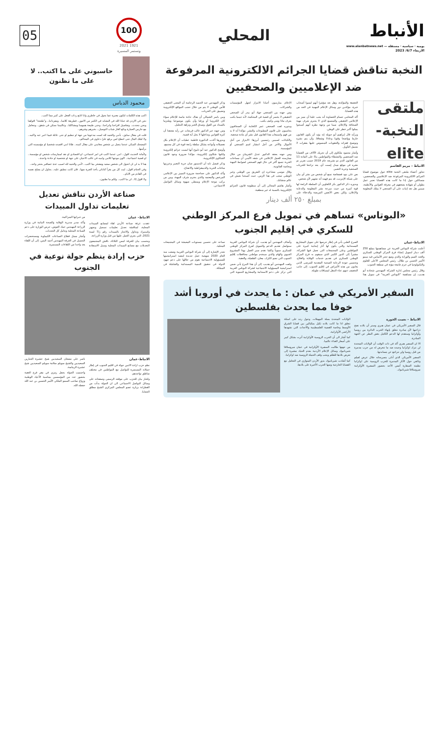الأنباط
يومية · سياسية · مستقلة — www.alanbatnews.net
الاربعاء 6/7/ 2023
المحلي
100
1921 2021
وتستمر المسيرة
05
النخبة تناقش قضايا الجرائم الالكترونية المرفوعة
ضد الإعلاميين والصحفيين
ملتقى النخبة-elite
الانباط – مريم القاسم
تحاور أعضاء ملتقى النخبة elite حول موضوع قضايا الجرائم الالكترونية المرفوعة ضد الإعلاميين والصحفيين، متسائلين حول إذا ما كانت هذه القضايا تعتبر عمل بطولي أو شهادة بضعفهم في معرفة القوانين والأنظمة، مبينين هل تعد إثبات على أن الصحفي لا يملك المعلومة الحقيقة والمؤكدة، وهل تعد مؤشرا أنهم ليسوا أصحاب خبرة، مؤكدين دور وسائل الإعلام المهنية في الحد من هذه القضايا.
أكد المحامي حسام الخصاونة أنه يجب علينا أن نميز بين الإعلامي الحقيقي والمتصنع الذي لا يحترم شرف مهنة الصحافة والإعلام، مبينا من وجهة نظره أنهم أصبحوا يمثلوا أكبر خطر على الوطن.
وبرأيه قال إبراهيم أبو حويله إنه يؤيد أن يكون القانون حازما وواضحا وقويا وعادلا وشفافا، وأن يتم نشره وتوضيح فقراته والعقوبات المنصوص عليها بفقرات لا تحتمل التأويل.
وأشار محمود ملكاوي إلى أن تحريك الآلاف من القضايا ضد الصحفيين والنشطاء والمواطنين بناءً على المادة 11 من القانون الذي تم تشريعه عام 2019 حسب تقرير تم نشره في موقع ميدل إيست آي، يعد تراجعا للحريات الصحفية وحرية التعبير.
نص على بنود فضفاضة تمنع أي شخص من نشر أي بيان على شبكة الإنترنت، قد يتم فهمه أنه تشهير لأي شخص.
وبدوره ذكر الدكتور بكر الكفاوين أن السلطة الرابعة لها قوة كبيرة من حيث سرعة نشر المعلومة والدعاية والإعلان، ولكن بعض الأنفس المريضة والدخلاء على الإعلام يمارسون أحيانا الابتزاز لجهل المؤسسات والشركات.
ومن جهته بين الصحفي جهاد أبو بيدر أن الصحفي الحقيقي لا يخسر أي قضية في المحكمة، لأنه حينما يكتب يعرف ماذا ومتى وكيف يكتب.
وبدوره لفت الصحفي عمر الكعابنة أن الصحافيون يحاسبون على قانون المطبوعات والنشر، مؤكدا أنه لا بد من فهم واستيعاب هذا القانون قبل نشر أي مادة صحفية.
والكيانات لسببين رئيسيين أبرزها: الابتزاز من أجل الأموال والآخر من أجل انتشار اسم الصحفي أو المؤسسة.
ومن جهته يعتقد الدكتور عديل الشرمان من خلال ممارسته للعمل الإعلامي في شقه الأمني أن مساحات الحرية تتسع أكثر في حال فهم الصحفي لضوابط المهنة وبخاصة القانونية.
وقال موسى مشاعره إن التفريق بين الوطني وغير الوطني صعب في هذا الزمن، حيث أصبحنا نعيش في عالم متشابك.
وأشار هاشم المجالي إلى أن منظومة قانون الجرائم الإلكترونية بالنسبة له غير منطقية.
وذكر المهندس عبد الحميد الرحامنة أن المعنى الحقيقي للأمن الوطني لا يتم من خلال حجب المواقع الإلكترونية وتضييق على الحريات.
وبين ياسر الشمالي أن هناك حاجة ماسة للإعلام سواء كان الكترونيا أو ورقيا وأن يكون موضوعيا وملتزما بالسداد من القول وصدق الخبر ونزاهة التحليل.
ومن جهته عبر الدكتور غالب فريجات عن رأيه معتقدا أن كثرة القوانين وتداخلها لا يحل أية قضية.
وبدورها أكدت الدكتورة فاطمة عطيات أن الإعلام بكل تفصيلاته وأنواعه يشكل سلطة رابعة قوية في كل مجتمع.
وأوضح الدكتور عيد أبو دلبوح أنها ليست جرائم إلكترونية ولكنها شكاوى إلكترونية، مؤكدا ضرورة وجود قانون الشكاوى الإلكترونية.
وذكر فيصل تايه أن الدستور صان حرية التعبير وعززتها مناخات الحرية والديمقراطية والانفتاح.
وأكد الدكتور علي حجاحجة ضرورة التمييز بين الإعلامي المرخص والمعتمد والذي يحترم شرف المهنة، وبين من يركب موجة الإعلام ويمتطي صهوة وسائل التواصل الاجتماعي.
بمبلغ ٢٥٠ ألف دينار
«البوتاس» تساهم في تمويل فرع المركز الوطني للسكري في إقليم الجنوب
الانباط–عمان
أعلنت شركة البوتاس العربية عن مساهمتها بمبلغ 250 ألف دينار لتمويل إنشاء فرع المركز الوطني للسكري والغدد الصم والوراثة والذي وضع حجر الأساس فيه سمو الأمير الحسن بن طلال، رئيس المجلس الأعلى للعلوم والتكنولوجيا في حرم جامعة مؤتة في منطقة الجنوب.
وقال رئيس مجلس إدارة الشركة المهندس شحادة أبو هديب، إن مساهمة "البوتاس العربية" في تمويل هذا الصرح الطبي يأتي في إطار حرصها على تمويل المشاريع المستدامة والتي يكون لها أثار إيجابية كبيرة على المواطنين وعلى المجتمعات التي تعمل فيها الشركة، مشيراً إلى الدور الكبير الذي سيقوم به فرع المركز الوطني للسكري في تقديم خدمات الوقاية والعلاج، وتحسين جودة الرعاية الصحية المقدمة للمرضى الذين يعانون من هذه الأمراض في إقليم الجنوب، إلى جانب التخفيف عنهم عناء التنقل لمسافات طويلة.
وأضاف المهندس أبو هديب، أن شركة البوتاس العربية ستواصل تقديم الدعم والتمويل لفرع المركز الوطني للسكري سنوياً وكلما تقدم سير العمل بهذا المشروع الحيوي والهام والذي سيخدم مواطني محافظات إقليم الجنوب التي تضم الكرك، معان، الطفيلة، والعقبة.
ولفت المهندس أبو هديب، إلى أن هذا التبرع يأتي ضمن استراتيجية المسؤولية الاجتماعية لشركة البوتاس العربية التي تركز على دعم الاستدامة والمشاريع التنموية التي تساعد على تحسين مستويات المعيشة في المجتمعات المحلية.
تجدر الإشارة إلى أن شركة البوتاس العربية وضعت منذ العام 2020 منهجية عمل جديدة لتنفيذ استراتيجيتها للمسؤولية الاجتماعية تقوم من خلالها على دعم جهود الدولة في تحقيق التنمية المستدامة والشاملة في المملكة.
السفير الأمريكي في عمان : ما يحدث في أوروبا أشد خوفا مما يحدث بفلسطين
الانباط – نعمت الخورة
قال السفير الأمريكي في عمان هنري وستر أن بلاده تفتح ذراعيها لأي مبادرة تتعلق بإنهاء الحرب الدائرة بين روسيا وأوكرانيا وستقدم لها الدعم الكامل بغض النظر عن الجهة المبادرة.
الا ان السفير هنري أكد في ذات الوقت أن الولايات المتحدة لن تترك اوكرانيا وحيده ضد ما تتعرض له من حرب مدمرة من قبل روسيا ولن تتراجع عن مساندتها.
السفير الأمريكي الذي أدلى بتصريحاته خلال عرض لفيلم وثائقي حول الآثار المدمرة للحرب الروسية على اوكرانيا نظمته السفارة أمس الأحد بحضور السفيرة الأوكرانية ميروسلافا شيرباتيوك.
الولايات المتحدة بسلة المهملات. وحول رده على اسئلة تتعلق اذا ما كانت بلاده تكيل بمكيالين بين قضايا الشرق الأوسط وخاصة القضية الفلسطينية والأحداث التي تشهدها الأراضي الأوكرانية.
كما أشار الى أن الحرب الروسية الأوكرانية أثرت بشكل كبير على أسعار الغذاء عالميا.
من جهتها طالبت السفيرة الأوكرانية في عمان ميروسلافا شيرباتيوك وسائل الإعلام الأردنية بعدم الحياد مشيرة إلى تعرض بلادها للظلم ويجب وقف الحملة الروسية ضد اوكرانيا.
كما أشادت شيرباتيوك بدور الأردن المتوازي في التعامل مع القضايا الخارجية ومنها الحرب الأخيرة على بلادها.
حاسبوني على ما اكتب.. لا على ما تظنون
محمود الدباس
اكتب هذه الكلمات لتكون معبرة عما يجول في خاطري وانا اتابع ردات الفعل على كثير مما اكتب..
نحن في الاردن قد حبانا الله في التشابه في الكثير من الامور.. فطريقة كلامنا.. ومفرداتنا.. و"طعجة" افواهنا ونحن نتحدث.. وتفاصيل افراحنا واتراحنا.. وحتى طبيعة همومنا ومشاكلنا.. وغالبيتنا نسكن في شقق.. ونتعامل مع حارس العمارة وبائع الغاز شباب التوصيل.. بخيرهم وشرهم..
قلت في مقال سابق.. بأنني والحمد لله لست مدعوما من جهة او تنظيم او حتى عائلة فيما اعبر عنه واكتبه.. ولا املك المال حتى انتطح لمن يرفع عليّ دعاوى في المحاكم..
المضحك المبكي عندما يتصل بي شخص معاتبني على مقال كتبته.. ظانا انني اقصده شخصيا او مؤسسته التي يرأسها..
ولأمانة الحديث اقول.. انني عندما اكتب في امر اجتماعي، او اقتصادي او نقد لممارسات شخص او مؤسسة.. او قضية اجتماعية.. اكون موجها كلامي وابنيه في غالب الاحيان على جهة او شخصية او حادثة واحدة..
هنا لا بد لي ان اتحول الى شخص سعيد ومفتخر بما اكتب.. لأنني والحمد لله اصيب عدة عصافير بحجر واحد..
وفي الختام اقول.. ليت كل من يقرأ كتاباتي يأخذ العبرة منها.. فان كانت تنطبق عليه.. يحاول ان يصلح نفسه في القادم من الايام..
ولا اقول إلا.. لي ما اكتب.. ولكم ما تظنون..
صناعة الأردن تناقش تعديل تعليمات تداول المبيدات
الانباط– عمان
عقدت غرفة صناعة الأردن لقاء لمصانع المبيدات المحلية، لمناقشة تعديل تعليمات تسجيل وتجهيز واستيراد وتداول والاتجار بالمبيدات رقم ز/7 لسنة 2021، التي يجري العمل عليها من قبل وزارة الزراعة.
وبحسب بيان للغرفة امس الثلاثاء، ناقش المجتمعون التعديلات مع مصانع المبيدات المحلية وسبل الاستفادة من خبراتها المتراكمة.
وأكد مدير مديرية الوقاية والصحة النباتية في وزارة الزراعة المهندس عماد العوض، حرص الوزارة على دعم الصناعة المحلية وتذليل كل التحديات.
وأشار ممثل قطاع الصناعات الكيماوية ومستحضرات التجميل في الغرفة المهندس أحمد البس، إلى أن اللقاء يعد واحدا من اللقاءات المستمرة.
حزب إرادة ينظم جولة نوعية في الجنوب
الانباط–عمان
نظم حزب ارادة الاثنين جولة في اقليم الجنوب في إطار حملاته المستمرة للتواصل مع المواطنين في مختلف مناطق تواجدهم.
واشار بيان للحزب على موقعه الرسمي وصفحاته على وسائل التواصل الاجتماعي الى ان الجولة بدأت من القطرانة بزيارة عضو المجلس المركزي الشيخ مطلق الحجايا.
ناصر علي مضعان السعيديين شيخ عشيرة الجبارين السعيديين والشيخ سويلم سلامة سويلم السعيديين شيخ عشيرة الرمامنة.
واختتمت الجولة بحفل رمزي في مقر فرع العقبة بحضور عدد من المؤسسين بمناسبة الأعياد الوطنية وزواج صاحب السمو الملكي الأمير الحسين بن عبد الله حفظه الله.